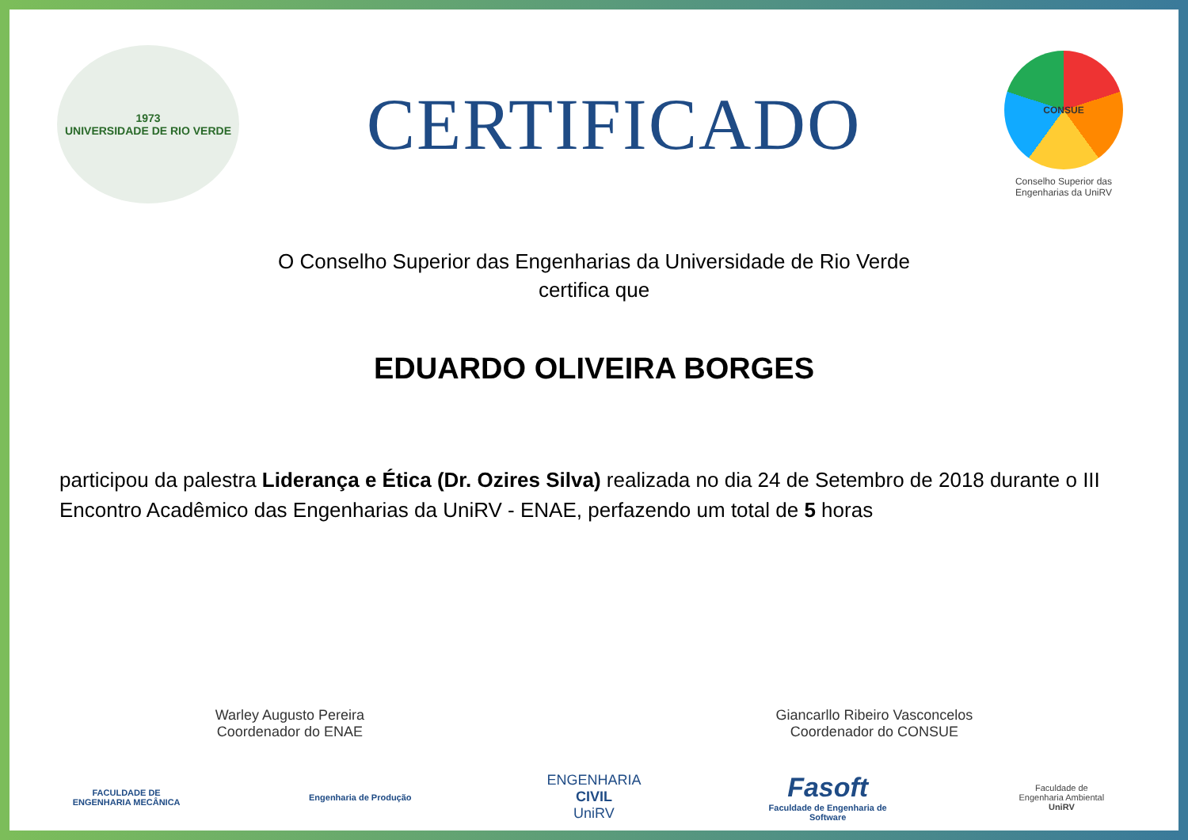1973
UNIVERSIDADE DE RIO VERDE
CERTIFICADO
CONSUE
Conselho Superior das Engenharias da UniRV
O Conselho Superior das Engenharias da Universidade de Rio Verde
certifica que
EDUARDO OLIVEIRA BORGES
participou da palestra Liderança e Ética (Dr. Ozires Silva) realizada no dia 24 de Setembro de 2018 durante o III Encontro Acadêmico das Engenharias da UniRV - ENAE, perfazendo um total de 5 horas
Warley Augusto Pereira
Coordenador do ENAE
Giancarllo Ribeiro Vasconcelos
Coordenador do CONSUE
FACULDADE DE
ENGENHARIA MECÂNICA
Engenharia de Produção
ENGENHARIA CIVIL
UniRV
Fasoft
Faculdade de Engenharia de Software
Faculdade de
Engenharia Ambiental
UniRV